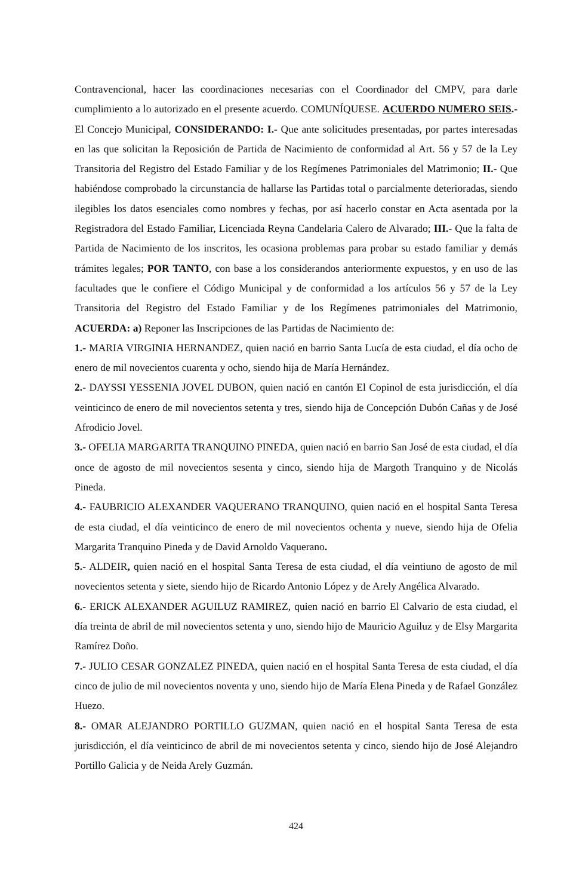Contravencional, hacer las coordinaciones necesarias con el Coordinador del CMPV, para darle cumplimiento a lo autorizado en el presente acuerdo. COMUNÍQUESE. ACUERDO NUMERO SEIS.- El Concejo Municipal, CONSIDERANDO: I.- Que ante solicitudes presentadas, por partes interesadas en las que solicitan la Reposición de Partida de Nacimiento de conformidad al Art. 56 y 57 de la Ley Transitoria del Registro del Estado Familiar y de los Regímenes Patrimoniales del Matrimonio; II.- Que habiéndose comprobado la circunstancia de hallarse las Partidas total o parcialmente deterioradas, siendo ilegibles los datos esenciales como nombres y fechas, por así hacerlo constar en Acta asentada por la Registradora del Estado Familiar, Licenciada Reyna Candelaria Calero de Alvarado; III.- Que la falta de Partida de Nacimiento de los inscritos, les ocasiona problemas para probar su estado familiar y demás trámites legales; POR TANTO, con base a los considerandos anteriormente expuestos, y en uso de las facultades que le confiere el Código Municipal y de conformidad a los artículos 56 y 57 de la Ley Transitoria del Registro del Estado Familiar y de los Regímenes patrimoniales del Matrimonio, ACUERDA: a) Reponer las Inscripciones de las Partidas de Nacimiento de:
1.- MARIA VIRGINIA HERNANDEZ, quien nació en barrio Santa Lucía de esta ciudad, el día ocho de enero de mil novecientos cuarenta y ocho, siendo hija de María Hernández.
2.- DAYSSI YESSENIA JOVEL DUBON, quien nació en cantón El Copinol de esta jurisdicción, el día veinticinco de enero de mil novecientos setenta y tres, siendo hija de Concepción Dubón Cañas y de José Afrodicio Jovel.
3.- OFELIA MARGARITA TRANQUINO PINEDA, quien nació en barrio San José de esta ciudad, el día once de agosto de mil novecientos sesenta y cinco, siendo hija de Margoth Tranquino y de Nicolás Pineda.
4.- FAUBRICIO ALEXANDER VAQUERANO TRANQUINO, quien nació en el hospital Santa Teresa de esta ciudad, el día veinticinco de enero de mil novecientos ochenta y nueve, siendo hija de Ofelia Margarita Tranquino Pineda y de David Arnoldo Vaquerano.
5.- ALDEIR, quien nació en el hospital Santa Teresa de esta ciudad, el día veintiuno de agosto de mil novecientos setenta y siete, siendo hijo de Ricardo Antonio López y de Arely Angélica Alvarado.
6.- ERICK ALEXANDER AGUILUZ RAMIREZ, quien nació en barrio El Calvario de esta ciudad, el día treinta de abril de mil novecientos setenta y uno, siendo hijo de Mauricio Aguiluz y de Elsy Margarita Ramírez Doño.
7.- JULIO CESAR GONZALEZ PINEDA, quien nació en el hospital Santa Teresa de esta ciudad, el día cinco de julio de mil novecientos noventa y uno, siendo hijo de María Elena Pineda y de Rafael González Huezo.
8.- OMAR ALEJANDRO PORTILLO GUZMAN, quien nació en el hospital Santa Teresa de esta jurisdicción, el día veinticinco de abril de mi novecientos setenta y cinco, siendo hijo de José Alejandro Portillo Galicia y de Neida Arely Guzmán.
424